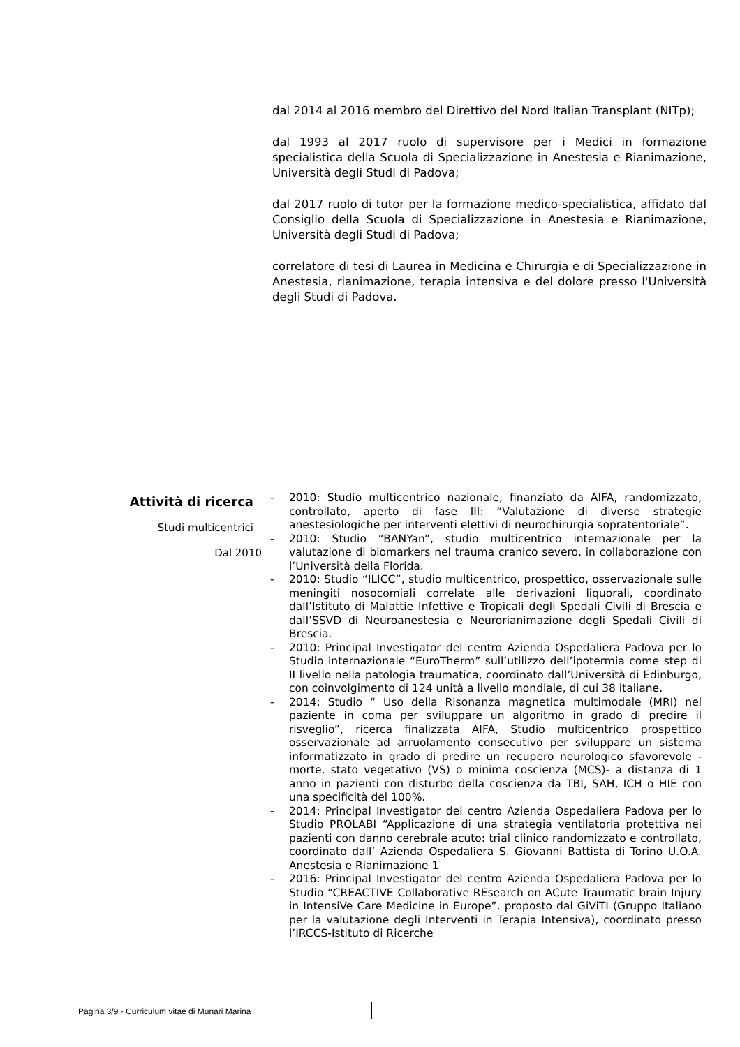dal 2014 al 2016 membro del Direttivo del Nord Italian Transplant (NITp);
dal 1993 al 2017 ruolo di supervisore per i Medici in formazione specialistica della Scuola di Specializzazione in Anestesia e Rianimazione, Università degli Studi di Padova;
dal 2017 ruolo di tutor per la formazione medico-specialistica, affidato dal Consiglio della Scuola di Specializzazione in Anestesia e Rianimazione, Università degli Studi di Padova;
correlatore di tesi di Laurea in Medicina e Chirurgia e di Specializzazione in Anestesia, rianimazione, terapia intensiva e del dolore presso l'Università degli Studi di Padova.
Attività di ricerca
Studi multicentrici
Dal 2010
- 2010: Studio multicentrico nazionale, finanziato da AIFA, randomizzato, controllato, aperto di fase III: “Valutazione di diverse strategie anestesiologiche per interventi elettivi di neurochirurgia sopratentoriale”.
- 2010: Studio “BANYan”, studio multicentrico internazionale per la valutazione di biomarkers nel trauma cranico severo, in collaborazione con l’Università della Florida.
- 2010: Studio “ILICC”, studio multicentrico, prospettico, osservazionale sulle meningiti nosocomiali correlate alle derivazioni liquorali, coordinato dall’Istituto di Malattie Infettive e Tropicali degli Spedali Civili di Brescia e dall’SSVD di Neuroanestesia e Neurorianimazione degli Spedali Civili di Brescia.
- 2010: Principal Investigator del centro Azienda Ospedaliera Padova per lo Studio internazionale “EuroTherm” sull’utilizzo dell’ipotermia come step di II livello nella patologia traumatica, coordinato dall’Università di Edinburgo, con coinvolgimento di 124 unità a livello mondiale, di cui 38 italiane.
- 2014: Studio “ Uso della Risonanza magnetica multimodale (MRI) nel paziente in coma per sviluppare un algoritmo in grado di predire il risveglio”, ricerca finalizzata AIFA, Studio multicentrico prospettico osservazionale ad arruolamento consecutivo per sviluppare un sistema informatizzato in grado di predire un recupero neurologico sfavorevole - morte, stato vegetativo (VS) o minima coscienza (MCS)- a distanza di 1 anno in pazienti con disturbo della coscienza da TBI, SAH, ICH o HIE con una specificità del 100%.
- 2014: Principal Investigator del centro Azienda Ospedaliera Padova per lo Studio PROLABI “Applicazione di una strategia ventilatoria protettiva nei pazienti con danno cerebrale acuto: trial clinico randomizzato e controllato, coordinato dall’ Azienda Ospedaliera S. Giovanni Battista di Torino U.O.A. Anestesia e Rianimazione 1
- 2016: Principal Investigator del centro Azienda Ospedaliera Padova per lo Studio “CREACTIVE Collaborative REsearch on ACute Traumatic brain Injury in IntensiVe Care Medicine in Europe”. proposto dal GiViTI (Gruppo Italiano per la valutazione degli Interventi in Terapia Intensiva), coordinato presso l’IRCCS-Istituto di Ricerche
Pagina 3/9 - Curriculum vitae di Munari Marina